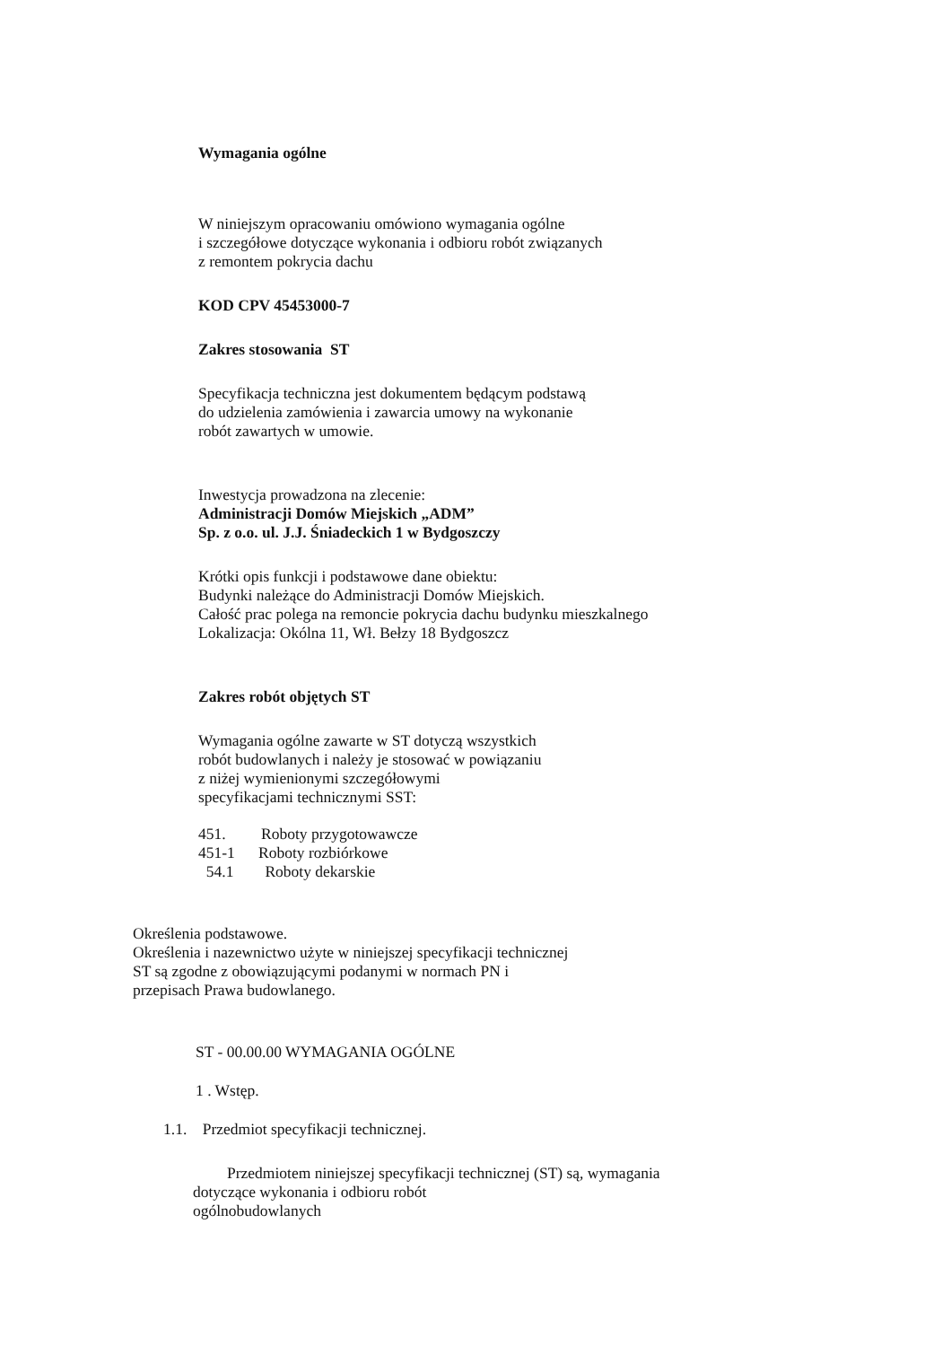Wymagania ogólne
W niniejszym opracowaniu omówiono wymagania ogólne
i szczegółowe dotyczące wykonania i odbioru robót związanych
z remontem pokrycia dachu
KOD CPV 45453000-7
Zakres stosowania ST
Specyfikacja techniczna jest dokumentem będącym podstawą
do udzielenia zamówienia i zawarcia umowy na wykonanie
robót zawartych w umowie.
Inwestycja prowadzona na zlecenie:
Administracji Domów Miejskich „ADM”
Sp. z o.o. ul. J.J. Śniadeckich 1 w Bydgoszczy
Krótki opis funkcji i podstawowe dane obiektu:
Budynki należące do Administracji Domów Miejskich.
Całość prac polega na remoncie pokrycia dachu budynku mieszkalnego
Lokalizacja: Okólna 11, Wł. Bełzy 18 Bydgoszcz
Zakres robót objętych ST
Wymagania ogólne zawarte w ST dotyczą wszystkich
robót budowlanych i należy je stosować w powiązaniu
z niżej wymienionymi szczegółowymi
specyfikacjami technicznymi SST:
451. Roboty przygotowawcze
451-1 Roboty rozbiórkowe
54.1 Roboty dekarskie
Określenia podstawowe.
Określenia i nazewnictwo użyte w niniejszej specyfikacji technicznej
ST są zgodne z obowiązującymi podanymi w normach PN i
przepisach Prawa budowlanego.
ST - 00.00.00 WYMAGANIA OGÓLNE
1 . Wstęp.
1.1. Przedmiot specyfikacji technicznej.
Przedmiotem niniejszej specyfikacji technicznej (ST) są, wymagania
dotyczące wykonania i odbioru robót
ogólnobudowlanych